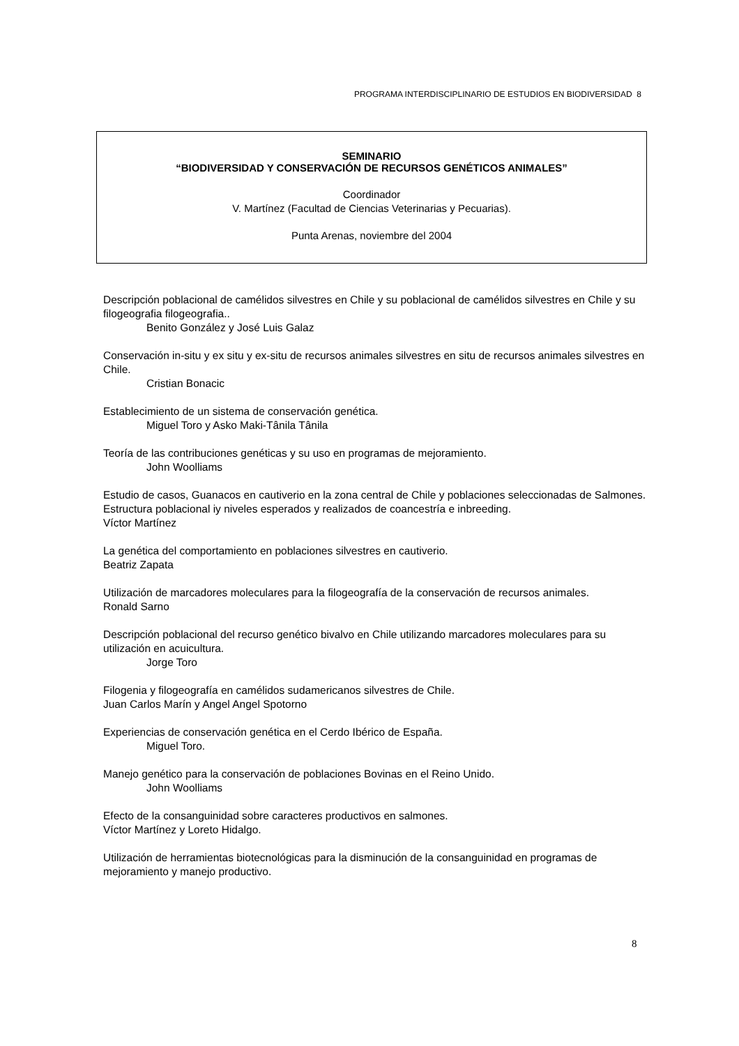PROGRAMA INTERDISCIPLINARIO DE ESTUDIOS EN BIODIVERSIDAD 8
SEMINARIO
“BIODIVERSIDAD Y CONSERVACIÓN DE RECURSOS GENÉTICOS ANIMALES”
Coordinador
V. Martínez (Facultad de Ciencias Veterinarias y Pecuarias).
Punta Arenas, noviembre del 2004
Descripción poblacional de camélidos silvestres en Chile y su poblacional de camélidos silvestres en Chile y su filogeografia filogeografia..
Benito González y José Luis Galaz
Conservación in-situ y ex situ y ex-situ de recursos animales silvestres en situ de recursos animales silvestres en Chile.
Cristian Bonacic
Establecimiento de un sistema de conservación genética.
Miguel Toro y Asko Maki-Tânila Tânila
Teoría de las contribuciones genéticas y su uso en programas de mejoramiento.
John Woolliams
Estudio de casos, Guanacos en cautiverio en la zona central de Chile y poblaciones seleccionadas de Salmones. Estructura poblacional iy niveles esperados y realizados de coancestría e inbreeding.
Víctor Martínez
La genética del comportamiento en poblaciones silvestres en cautiverio.
Beatriz Zapata
Utilización de marcadores moleculares para la filogeografía de la conservación de recursos animales.
Ronald Sarno
Descripción poblacional del recurso genético bivalvo en Chile utilizando marcadores moleculares para su utilización en acuicultura.
Jorge Toro
Filogenia y filogeografía en camélidos sudamericanos silvestres de Chile.
Juan Carlos Marín y Angel Angel Spotorno
Experiencias de conservación genética en el Cerdo Ibérico de España.
Miguel Toro.
Manejo genético para la conservación de poblaciones Bovinas en el Reino Unido.
John Woolliams
Efecto de la consanguinidad sobre caracteres productivos en salmones.
Víctor Martínez y Loreto Hidalgo.
Utilización de herramientas biotecnológicas para la disminución de la consanguinidad en programas de mejoramiento y manejo productivo.
8